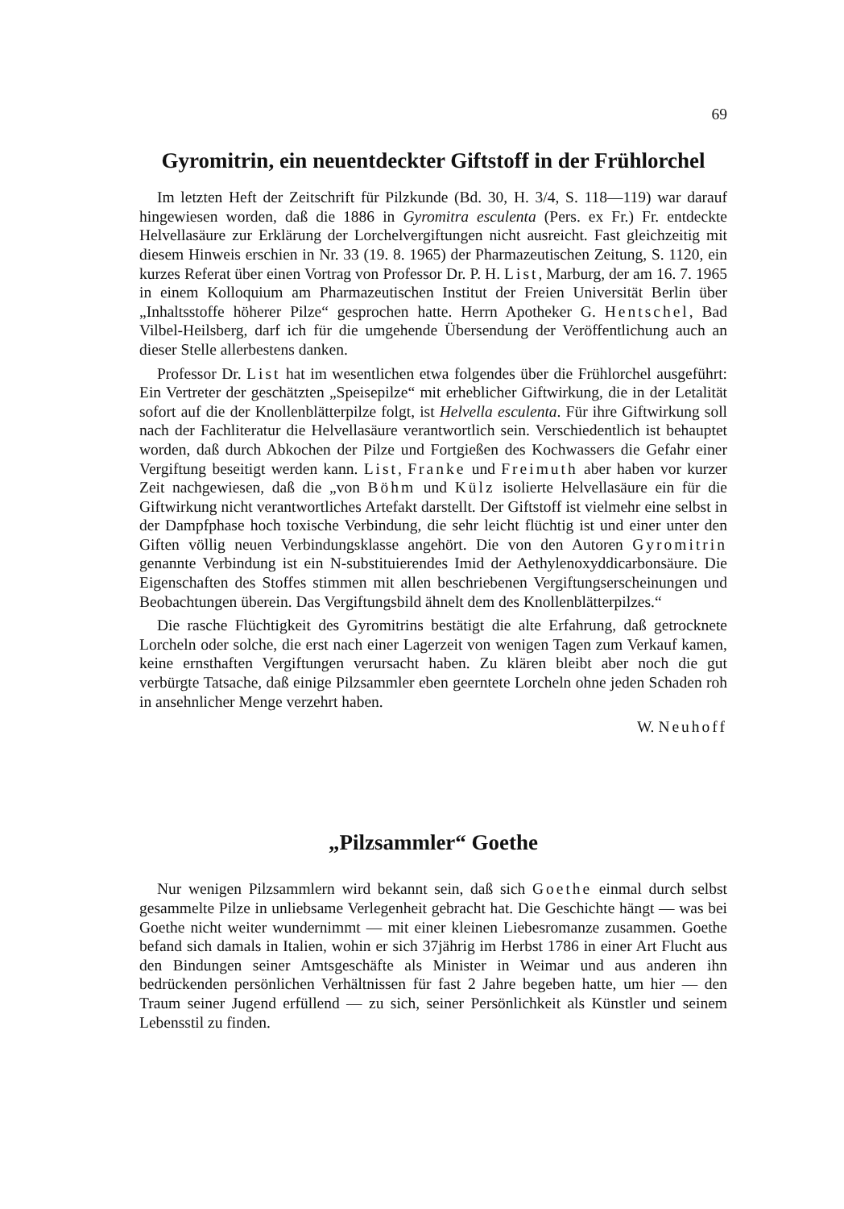69
Gyromitrin, ein neuentdeckter Giftstoff in der Frühlorchel
Im letzten Heft der Zeitschrift für Pilzkunde (Bd. 30, H. 3/4, S. 118—119) war darauf hingewiesen worden, daß die 1886 in Gyromitra esculenta (Pers. ex Fr.) Fr. entdeckte Helvellasäure zur Erklärung der Lorchelvergiftungen nicht ausreicht. Fast gleichzeitig mit diesem Hinweis erschien in Nr. 33 (19. 8. 1965) der Pharmazeutischen Zeitung, S. 1120, ein kurzes Referat über einen Vortrag von Professor Dr. P. H. List, Marburg, der am 16. 7. 1965 in einem Kolloquium am Pharmazeutischen Institut der Freien Universität Berlin über „Inhaltsstoffe höherer Pilze“ gesprochen hatte. Herrn Apotheker G. Hentschel, Bad Vilbel-Heilsberg, darf ich für die umgehende Übersendung der Veröffentlichung auch an dieser Stelle allerbestens danken.
Professor Dr. List hat im wesentlichen etwa folgendes über die Frühlorchel ausgeführt: Ein Vertreter der geschätzten „Speisepilze“ mit erheblicher Giftwirkung, die in der Letalität sofort auf die der Knollenblätterpilze folgt, ist Helvella esculenta. Für ihre Giftwirkung soll nach der Fachliteratur die Helvellasäure verantwortlich sein. Verschiedentlich ist behauptet worden, daß durch Abkochen der Pilze und Fortgießen des Kochwassers die Gefahr einer Vergiftung beseitigt werden kann. List, Franke und Freimuth aber haben vor kurzer Zeit nachgewiesen, daß die „von Böhm und Külz isolierte Helvellasäure ein für die Giftwirkung nicht verantwortliches Artefakt darstellt. Der Giftstoff ist vielmehr eine selbst in der Dampfphase hoch toxische Verbindung, die sehr leicht flüchtig ist und einer unter den Giften völlig neuen Verbindungsklasse angehört. Die von den Autoren Gyromitrin genannte Verbindung ist ein N-substituierendes Imid der Aethylenoxyddicarbonsäure. Die Eigenschaften des Stoffes stimmen mit allen beschriebenen Vergiftungserscheinungen und Beobachtungen überein. Das Vergiftungsbild ähnelt dem des Knollenblätterpilzes.“
Die rasche Flüchtigkeit des Gyromitrins bestätigt die alte Erfahrung, daß getrocknete Lorcheln oder solche, die erst nach einer Lagerzeit von wenigen Tagen zum Verkauf kamen, keine ernsthaften Vergiftungen verursacht haben. Zu klären bleibt aber noch die gut verbürgte Tatsache, daß einige Pilzsammler eben geerntete Lorcheln ohne jeden Schaden roh in ansehnlicher Menge verzehrt haben.
W. Neuhoff
„Pilzsammler“ Goethe
Nur wenigen Pilzsammlern wird bekannt sein, daß sich Goethe einmal durch selbst gesammelte Pilze in unliebsame Verlegenheit gebracht hat. Die Geschichte hängt — was bei Goethe nicht weiter wundernimmt — mit einer kleinen Liebesromanze zusammen. Goethe befand sich damals in Italien, wohin er sich 37jährig im Herbst 1786 in einer Art Flucht aus den Bindungen seiner Amtsgeschäfte als Minister in Weimar und aus anderen ihn bedrückenden persönlichen Verhältnissen für fast 2 Jahre begeben hatte, um hier — den Traum seiner Jugend erfüllend — zu sich, seiner Persönlichkeit als Künstler und seinem Lebensstil zu finden.